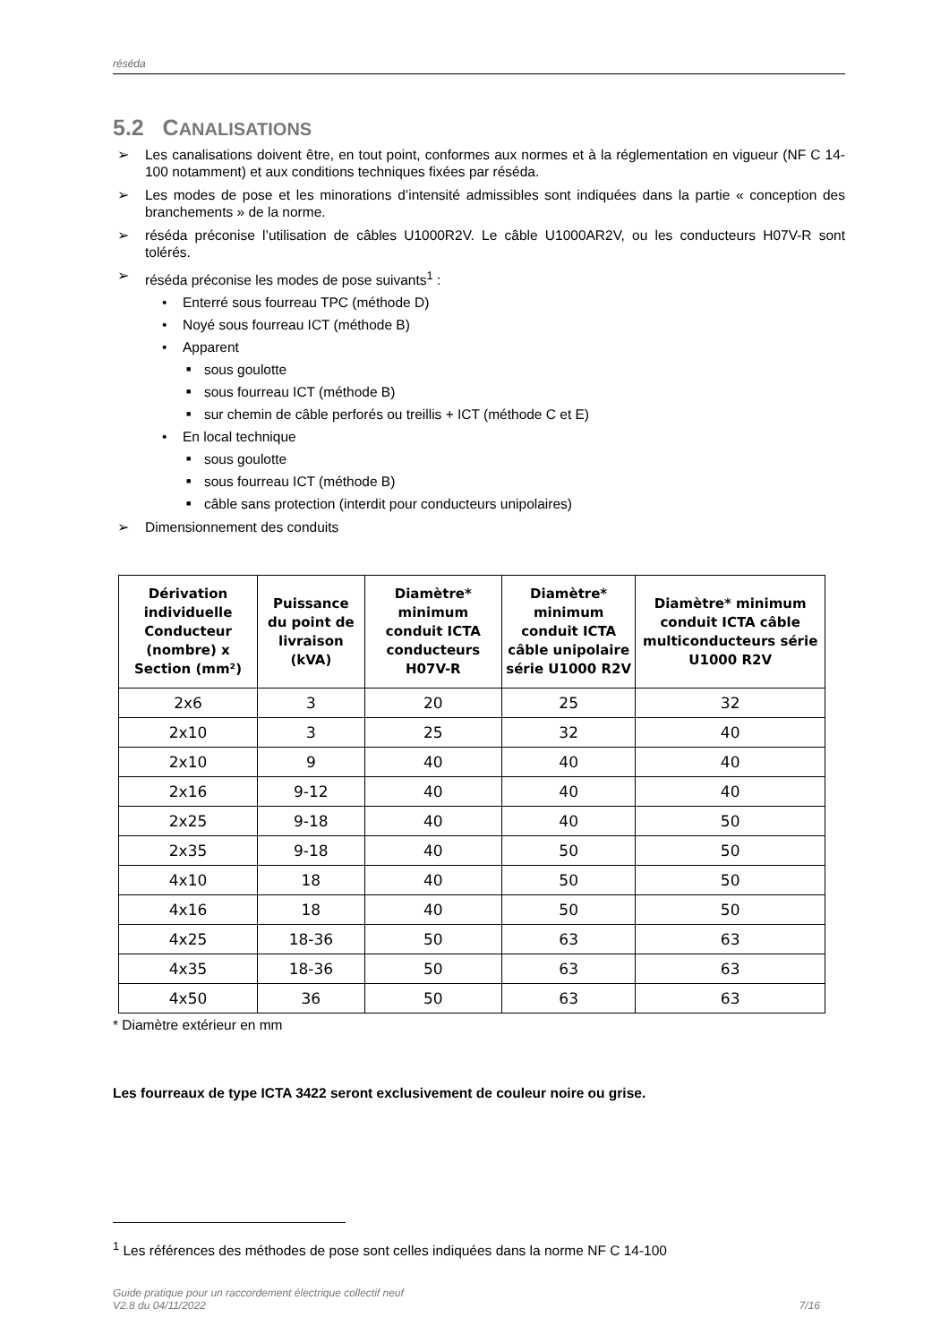réséda
5.2 CANALISATIONS
➢ Les canalisations doivent être, en tout point, conformes aux normes et à la réglementation en vigueur (NF C 14-100 notamment) et aux conditions techniques fixées par réséda.
➢ Les modes de pose et les minorations d’intensité admissibles sont indiquées dans la partie « conception des branchements » de la norme.
➢ réséda préconise l’utilisation de câbles U1000R2V. Le câble U1000AR2V, ou les conducteurs H07V-R sont tolérés.
➢ réséda préconise les modes de pose suivants<sup>1</sup> :
• Enterré sous fourreau TPC (méthode D)
• Noyé sous fourreau ICT (méthode B)
• Apparent
■ sous goulotte
■ sous fourreau ICT (méthode B)
■ sur chemin de câble perforés ou treillis + ICT (méthode C et E)
• En local technique
■ sous goulotte
■ sous fourreau ICT (méthode B)
■ câble sans protection (interdit pour conducteurs unipolaires)
➢ Dimensionnement des conduits
| Dérivation individuelle Conducteur (nombre) x Section (mm²) | Puissance du point de livraison (kVA) | Diamètre* minimum conduit ICTA conducteurs H07V-R | Diamètre* minimum conduit ICTA câble unipolaire série U1000 R2V | Diamètre* minimum conduit ICTA câble multiconducteurs série U1000 R2V |
| --- | --- | --- | --- | --- |
| 2x6 | 3 | 20 | 25 | 32 |
| 2x10 | 3 | 25 | 32 | 40 |
| 2x10 | 9 | 40 | 40 | 40 |
| 2x16 | 9-12 | 40 | 40 | 40 |
| 2x25 | 9-18 | 40 | 40 | 50 |
| 2x35 | 9-18 | 40 | 50 | 50 |
| 4x10 | 18 | 40 | 50 | 50 |
| 4x16 | 18 | 40 | 50 | 50 |
| 4x25 | 18-36 | 50 | 63 | 63 |
| 4x35 | 18-36 | 50 | 63 | 63 |
| 4x50 | 36 | 50 | 63 | 63 |
* Diamètre extérieur en mm
Les fourreaux de type ICTA 3422 seront exclusivement de couleur noire ou grise.
<sup>1</sup> Les références des méthodes de pose sont celles indiquées dans la norme NF C 14-100
Guide pratique pour un raccordement électrique collectif neuf
V2.8 du 04/11/2022
7/16